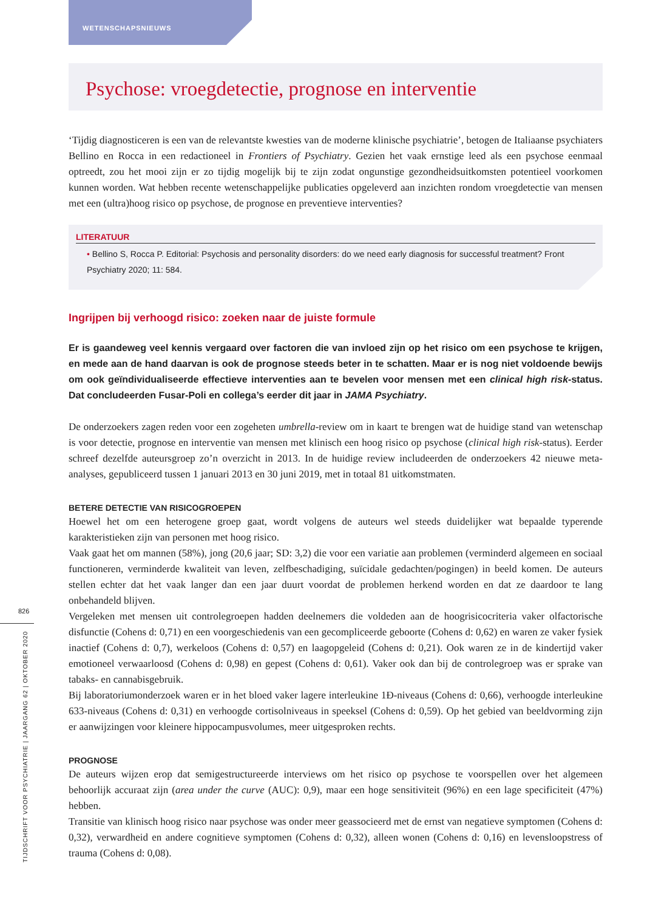WETENSCHAPSNIEUWS
826
TIJDSCHRIFT VOOR PSYCHIATRIE | JAARGANG 62 | OKTOBER 2020
Psychose: vroegdetectie, prognose en interventie
‘Tijdig diagnosticeren is een van de relevantste kwesties van de moderne klinische psychiatrie’, betogen de Italiaanse psychiaters Bellino en Rocca in een redactioneel in Frontiers of Psychiatry. Gezien het vaak ernstige leed als een psychose eenmaal optreedt, zou het mooi zijn er zo tijdig mogelijk bij te zijn zodat ongunstige gezondheidsuitkomsten potentieel voorkomen kunnen worden. Wat hebben recente wetenschappelijke publicaties opgeleverd aan inzichten rondom vroegdetectie van mensen met een (ultra)hoog risico op psychose, de prognose en preventieve interventies?
LITERATUUR
• Bellino S, Rocca P. Editorial: Psychosis and personality disorders: do we need early diagnosis for successful treatment? Front Psychiatry 2020; 11: 584.
Ingrijpen bij verhoogd risico: zoeken naar de juiste formule
Er is gaandeweg veel kennis vergaard over factoren die van invloed zijn op het risico om een psychose te krijgen, en mede aan de hand daarvan is ook de prognose steeds beter in te schatten. Maar er is nog niet voldoende bewijs om ook geïndividualiseerde effectieve interventies aan te bevelen voor mensen met een clinical high risk-status. Dat concludeerden Fusar-Poli en collega’s eerder dit jaar in JAMA Psychiatry.
De onderzoekers zagen reden voor een zogeheten umbrella-review om in kaart te brengen wat de huidige stand van wetenschap is voor detectie, prognose en interventie van mensen met klinisch een hoog risico op psychose (clinical high risk-status). Eerder schreef dezelfde auteursgroep zo’n overzicht in 2013. In de huidige review includeerden de onderzoekers 42 nieuwe meta-analyses, gepubliceerd tussen 1 januari 2013 en 30 juni 2019, met in totaal 81 uitkomstmaten.
BETERE DETECTIE VAN RISICOGROEPEN
Hoewel het om een heterogene groep gaat, wordt volgens de auteurs wel steeds duidelijker wat bepaalde typerende karakteristieken zijn van personen met hoog risico.
Vaak gaat het om mannen (58%), jong (20,6 jaar; SD: 3,2) die voor een variatie aan problemen (verminderd algemeen en sociaal functioneren, verminderde kwaliteit van leven, zelfbeschadiging, suïcidale gedachten/pogingen) in beeld komen. De auteurs stellen echter dat het vaak langer dan een jaar duurt voordat de problemen herkend worden en dat ze daardoor te lang onbehandeld blijven.
Vergeleken met mensen uit controlegroepen hadden deelnemers die voldeden aan de hoogrisicocriteria vaker olfactorische disfunctie (Cohens d: 0,71) en een voorgeschiedenis van een gecompliceerde geboorte (Cohens d: 0,62) en waren ze vaker fysiek inactief (Cohens d: 0,7), werkeloos (Cohens d: 0,57) en laagopgeleid (Cohens d: 0,21). Ook waren ze in de kindertijd vaker emotioneel verwaarloosd (Cohens d: 0,98) en gepest (Cohens d: 0,61). Vaker ook dan bij de controlegroep was er sprake van tabaks- en cannabisgebruik.
Bij laboratoriumonderzoek waren er in het bloed vaker lagere interleukine 1Ð-niveaus (Cohens d: 0,66), verhoogde interleukine 633-niveaus (Cohens d: 0,31) en verhoogde cortisolniveaus in speeksel (Cohens d: 0,59). Op het gebied van beeldvorming zijn er aanwijzingen voor kleinere hippocampusvolumes, meer uitgesproken rechts.
PROGNOSE
De auteurs wijzen erop dat semigestructureerde interviews om het risico op psychose te voorspellen over het algemeen behoorlijk accuraat zijn (area under the curve (AUC): 0,9), maar een hoge sensitiviteit (96%) en een lage specificiteit (47%) hebben.
Transitie van klinisch hoog risico naar psychose was onder meer geassocieerd met de ernst van negatieve symptomen (Cohens d: 0,32), verwardheid en andere cognitieve symptomen (Cohens d: 0,32), alleen wonen (Cohens d: 0,16) en levensloopstress of trauma (Cohens d: 0,08).